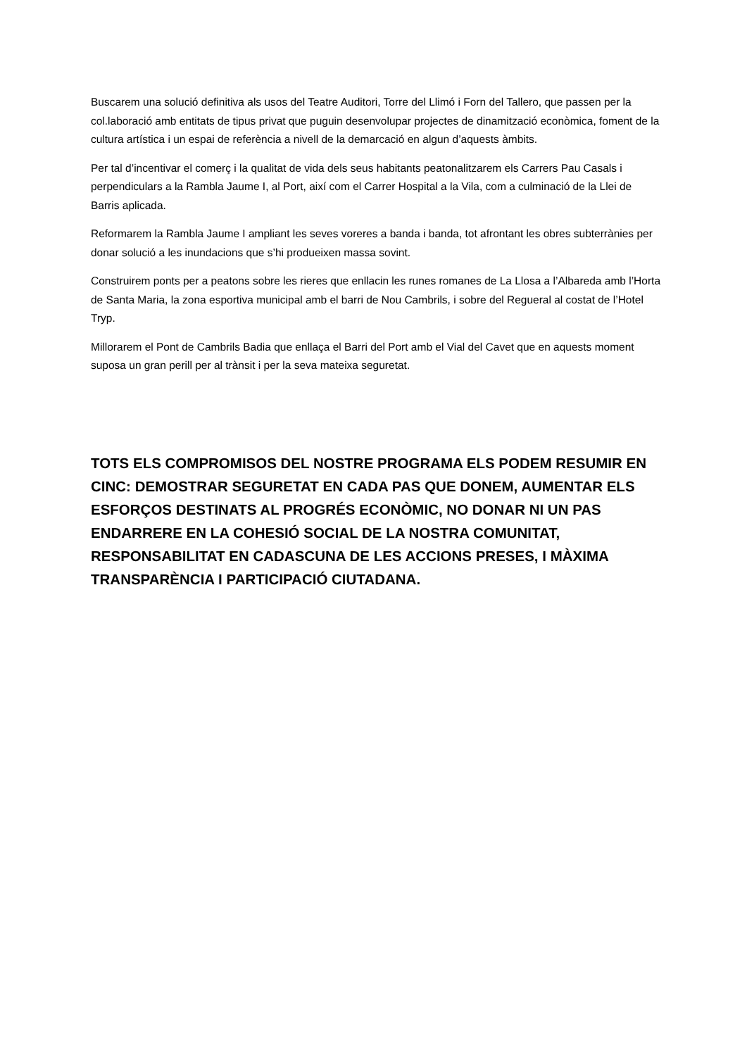Buscarem una solució definitiva als usos del Teatre Auditori, Torre del Llimó i Forn del Tallero, que passen per la col.laboració amb entitats de tipus privat que puguin desenvolupar projectes de dinamització econòmica, foment de la cultura artística i un espai de referència a nivell de la demarcació en algun d’aquests àmbits.
Per tal d’incentivar el comerç i la qualitat de vida dels seus habitants peatonalitzarem els Carrers Pau Casals i perpendiculars a la Rambla Jaume I, al Port, així com el Carrer Hospital a la Vila, com a culminació de la Llei de Barris aplicada.
Reformarem la Rambla Jaume I ampliant les seves voreres a banda i banda, tot afrontant les obres subterrànies per donar solució a les inundacions que s’hi produeixen massa sovint.
Construirem ponts per a peatons sobre les rieres que enllacin les runes romanes de La Llosa a l’Albareda amb l’Horta de Santa Maria, la zona esportiva municipal amb el barri de Nou Cambrils, i sobre del Regueral al costat de l’Hotel Tryp.
Millorarem el Pont de Cambrils Badia que enllaça el Barri del Port amb el Vial del Cavet que en aquests moment suposa un gran perill per al trànsit i per la seva mateixa seguretat.
TOTS ELS COMPROMISOS DEL NOSTRE PROGRAMA ELS PODEM RESUMIR EN CINC: DEMOSTRAR SEGURETAT EN CADA PAS QUE DONEM, AUMENTAR ELS ESFORÇOS DESTINATS AL PROGRÉS ECONÒMIC, NO DONAR NI UN PAS ENDARRERE EN LA COHESIÓ SOCIAL DE LA NOSTRA COMUNITAT, RESPONSABILITAT EN CADASCUNA DE LES ACCIONS PRESES, I MÀXIMA TRANSPARÈNCIA I PARTICIPACIÓ CIUTADANA.